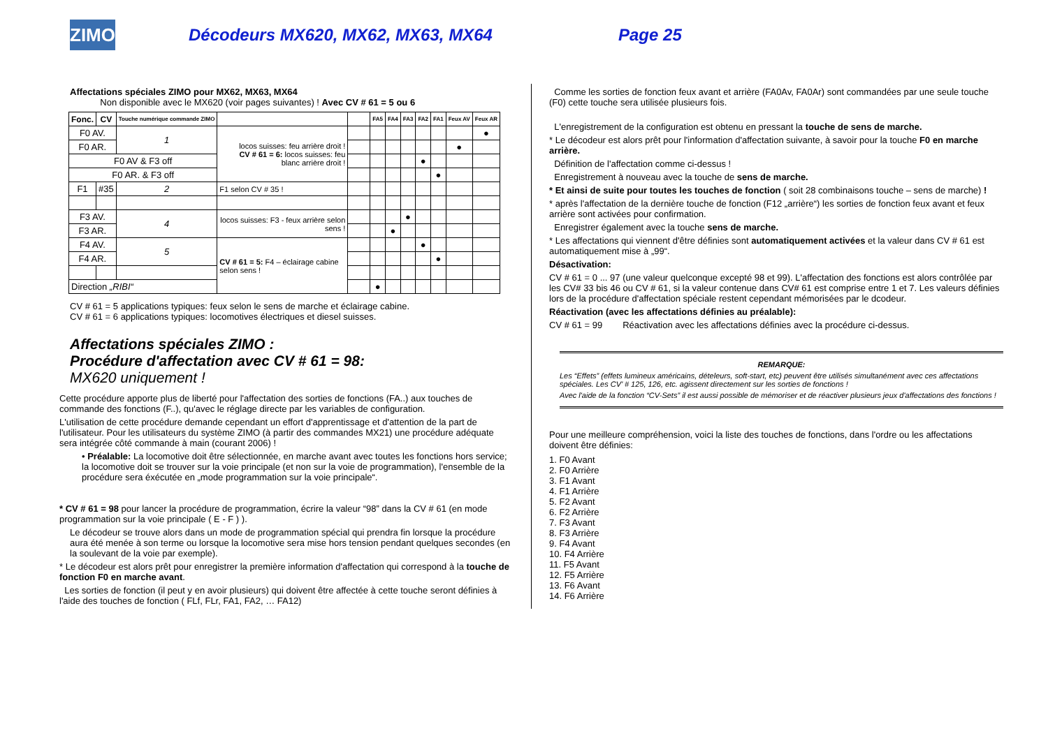ZIMO
Décodeurs MX620, MX62, MX63, MX64 Page 25
Affectations spéciales ZIMO pour MX62, MX63, MX64
Non disponible avec le MX620 (voir pages suivantes) ! Avec CV # 61 = 5 ou 6
| Fonc. | CV | Touche numérique commande ZIMO | | | FA5 | FA4 | FA3 | FA2 | FA1 | Feux AV | Feux AR |
| --- | --- | --- | --- | --- | --- | --- | --- | --- | --- | --- | --- |
| F0 AV. | | 1 | locos suisses: feu arrière droit ! CV # 61 = 6: locos suisses: feu blanc arrière droit ! | | | | | | | | ● |
| F0 AR. | | | | | | | | | | ● | |
| F0 AV & F3 off | | | | | | | | ● | | | |
| F0 AR. & F3 off | | | | | | | | | ● | | |
| F1 | #35 | 2 | F1 selon CV # 35 ! | | | | | | | | |
| F3 AV. | | 4 | locos suisses: F3 - feux arrière selon sens ! | | | | ● | | | | |
| F3 AR. | | | | | | ● | | | | | |
| F4 AV. | | 5 | CV # 61 = 5: F4 – éclairage cabine selon sens ! | | | | | ● | | | |
| F4 AR. | | | | | | | | | ● | | |
| Direction „RIBI“ | | | | | ● | | | | | | |
CV # 61 = 5 applications typiques: feux selon le sens de marche et éclairage cabine.
CV # 61 = 6 applications typiques: locomotives électriques et diesel suisses.
Affectations spéciales ZIMO :
Procédure d'affectation avec CV # 61 = 98:
MX620 uniquement !
Cette procédure apporte plus de liberté pour l'affectation des sorties de fonctions (FA..) aux touches de commande des fonctions (F..), qu'avec le réglage directe par les variables de configuration.
L'utilisation de cette procédure demande cependant un effort d'apprentissage et d'attention de la part de l'utilisateur. Pour les utilisateurs du système ZIMO (à partir des commandes MX21) une procédure adéquate sera intégrée côté commande à main (courant 2006) !
• Préalable: La locomotive doit être sélectionnée, en marche avant avec toutes les fonctions hors service; la locomotive doit se trouver sur la voie principale (et non sur la voie de programmation), l'ensemble de la procédure sera éxécutée en „mode programmation sur la voie principale“.
* CV # 61 = 98 pour lancer la procédure de programmation, écrire la valeur “98” dans la CV # 61 (en mode programmation sur la voie principale ( E - F ) ).
Le décodeur se trouve alors dans un mode de programmation spécial qui prendra fin lorsque la procédure aura été menée à son terme ou lorsque la locomotive sera mise hors tension pendant quelques secondes (en la soulevant de la voie par exemple).
* Le décodeur est alors prêt pour enregistrer la première information d'affectation qui correspond à la touche de fonction F0 en marche avant.
Les sorties de fonction (il peut y en avoir plusieurs) qui doivent être affectée à cette touche seront définies à l'aide des touches de fonction ( FLf, FLr, FA1, FA2, … FA12)
Comme les sorties de fonction feux avant et arrière (FA0Av, FA0Ar) sont commandées par une seule touche (F0) cette touche sera utilisée plusieurs fois.
L'enregistrement de la configuration est obtenu en pressant la touche de sens de marche.
* Le décodeur est alors prêt pour l'information d'affectation suivante, à savoir pour la touche F0 en marche arrière.
Définition de l'affectation comme ci-dessus !
Enregistrement à nouveau avec la touche de sens de marche.
* Et ainsi de suite pour toutes les touches de fonction ( soit 28 combinaisons touche – sens de marche) !
* après l'affectation de la dernière touche de fonction (F12 „arrière“) les sorties de fonction feux avant et feux arrière sont activées pour confirmation.
Enregistrer également avec la touche sens de marche.
* Les affectations qui viennent d'être définies sont automatiquement activées et la valeur dans CV # 61 est automatiquement mise à „99“.
Désactivation:
CV # 61 = 0 ... 97 (une valeur quelconque excepté 98 et 99). L'affectation des fonctions est alors contrôlée par les CV# 33 bis 46 ou CV # 61, si la valeur contenue dans CV# 61 est comprise entre 1 et 7. Les valeurs définies lors de la procédure d'affectation spéciale restent cependant mémorisées par le dcodeur.
Réactivation (avec les affectations définies au préalable):
CV # 61 = 99 Réactivation avec les affectations définies avec la procédure ci-dessus.
REMARQUE:
Les “Effets” (effets lumineux américains, dételeurs, soft-start, etc) peuvent être utilisés simultanément avec ces affectations spéciales. Les CV’ # 125, 126, etc. agissent directement sur les sorties de fonctions !
Avec l'aide de la fonction “CV-Sets” il est aussi possible de mémoriser et de réactiver plusieurs jeux d'affectations des fonctions !
Pour une meilleure compréhension, voici la liste des touches de fonctions, dans l'ordre ou les affectations doivent être définies:
1. F0 Avant
2. F0 Arrière
3. F1 Avant
4. F1 Arrière
5. F2 Avant
6. F2 Arrière
7. F3 Avant
8. F3 Arrière
9. F4 Avant
10. F4 Arrière
11. F5 Avant
12. F5 Arrière
13. F6 Avant
14. F6 Arrière